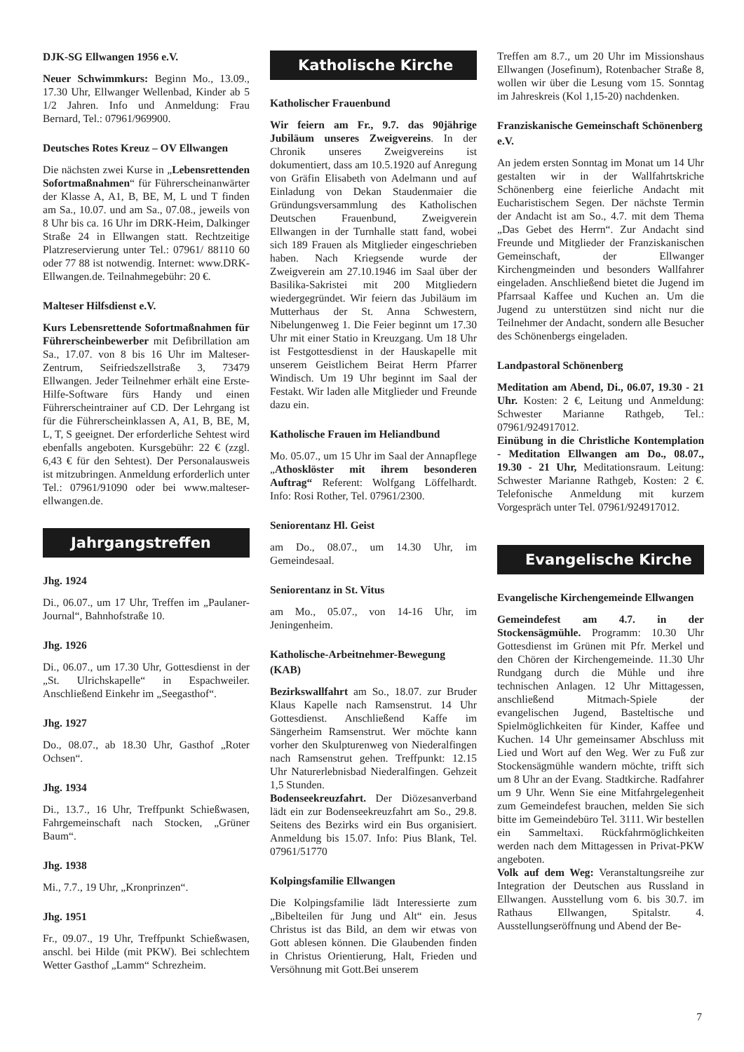DJK-SG Ellwangen 1956 e.V.
Neuer Schwimmkurs: Beginn Mo., 13.09., 17.30 Uhr, Ellwanger Wellenbad, Kinder ab 5 1/2 Jahren. Info und Anmeldung: Frau Bernard, Tel.: 07961/969900.
Deutsches Rotes Kreuz – OV Ellwangen
Die nächsten zwei Kurse in „Lebensrettenden Sofortmaßnahmen“ für Führerscheinanwärter der Klasse A, A1, B, BE, M, L und T finden am Sa., 10.07. und am Sa., 07.08., jeweils von 8 Uhr bis ca. 16 Uhr im DRK-Heim, Dalkinger Straße 24 in Ellwangen statt. Rechtzeitige Platzreservierung unter Tel.: 07961/ 88110 60 oder 77 88 ist notwendig. Internet: www.DRK-Ellwangen.de. Teilnahmegebühr: 20 €.
Malteser Hilfsdienst e.V.
Kurs Lebensrettende Sofortmaßnahmen für Führerscheinbewerber mit Defibrillation am Sa., 17.07. von 8 bis 16 Uhr im Malteser-Zentrum, Seifriedszellstraße 3, 73479 Ellwangen. Jeder Teilnehmer erhält eine Erste-Hilfe-Software fürs Handy und einen Führerscheintrainer auf CD. Der Lehrgang ist für die Führerscheinklassen A, A1, B, BE, M, L, T, S geeignet. Der erforderliche Sehtest wird ebenfalls angeboten. Kursgebühr: 22 € (zzgl. 6,43 € für den Sehtest). Der Personalausweis ist mitzubringen. Anmeldung erforderlich unter Tel.: 07961/91090 oder bei www.malteser-ellwangen.de.
Jahrgangstreffen
Jhg. 1924
Di., 06.07., um 17 Uhr, Treffen im „Paulaner-Journal“, Bahnhofstraße 10.
Jhg. 1926
Di., 06.07., um 17.30 Uhr, Gottesdienst in der „St. Ulrichskapelle“ in Espachweiler. Anschließend Einkehr im „Seegasthof“.
Jhg. 1927
Do., 08.07., ab 18.30 Uhr, Gasthof „Roter Ochsen“.
Jhg. 1934
Di., 13.7., 16 Uhr, Treffpunkt Schießwasen, Fahrgemeinschaft nach Stocken, „Grüner Baum“.
Jhg. 1938
Mi., 7.7., 19 Uhr, „Kronprinzen“.
Jhg. 1951
Fr., 09.07., 19 Uhr, Treffpunkt Schießwasen, anschl. bei Hilde (mit PKW). Bei schlechtem Wetter Gasthof „Lamm“ Schrezheim.
Katholische Kirche
Katholischer Frauenbund
Wir feiern am Fr., 9.7. das 90jährige Jubiläum unseres Zweigvereins. In der Chronik unseres Zweigvereins ist dokumentiert, dass am 10.5.1920 auf Anregung von Gräfin Elisabeth von Adelmann und auf Einladung von Dekan Staudenmaier die Gründungsversammlung des Katholischen Deutschen Frauenbund, Zweigverein Ellwangen in der Turnhalle statt fand, wobei sich 189 Frauen als Mitglieder eingeschrieben haben. Nach Kriegsende wurde der Zweigverein am 27.10.1946 im Saal über der Basilika-Sakristei mit 200 Mitgliedern wiedergegründet. Wir feiern das Jubiläum im Mutterhaus der St. Anna Schwestern, Nibelungenweg 1. Die Feier beginnt um 17.30 Uhr mit einer Statio in Kreuzgang. Um 18 Uhr ist Festgottesdienst in der Hauskapelle mit unserem Geistlichem Beirat Herrn Pfarrer Windisch. Um 19 Uhr beginnt im Saal der Festakt. Wir laden alle Mitglieder und Freunde dazu ein.
Katholische Frauen im Heliandbund
Mo. 05.07., um 15 Uhr im Saal der Annapflege „Athosklöster mit ihrem besonderen Auftrag“ Referent: Wolfgang Löffelhardt. Info: Rosi Rother, Tel. 07961/2300.
Seniorentanz Hl. Geist
am Do., 08.07., um 14.30 Uhr, im Gemeindesaal.
Seniorentanz in St. Vitus
am Mo., 05.07., von 14-16 Uhr, im Jeningenheim.
Katholische-Arbeitnehmer-Bewegung (KAB)
Bezirkswallfahrt am So., 18.07. zur Bruder Klaus Kapelle nach Ramsenstrut. 14 Uhr Gottesdienst. Anschließend Kaffe im Sängerheim Ramsenstrut. Wer möchte kann vorher den Skulpturenweg von Niederalfingen nach Ramsenstrut gehen. Treffpunkt: 12.15 Uhr Naturerlebnisbad Niederalfingen. Gehzeit 1,5 Stunden.
Bodenseekreuzfahrt. Der Diözesanverband lädt ein zur Bodenseekreuzfahrt am So., 29.8. Seitens des Bezirks wird ein Bus organisiert. Anmeldung bis 15.07. Info: Pius Blank, Tel. 07961/51770
Kolpingsfamilie Ellwangen
Die Kolpingsfamilie lädt Interessierte zum „Bibelteilen für Jung und Alt“ ein. Jesus Christus ist das Bild, an dem wir etwas von Gott ablesen können. Die Glaubenden finden in Christus Orientierung, Halt, Frieden und Versöhnung mit Gott.Bei unserem
Treffen am 8.7., um 20 Uhr im Missionshaus Ellwangen (Josefinum), Rotenbacher Straße 8, wollen wir über die Lesung vom 15. Sonntag im Jahreskreis (Kol 1,15-20) nachdenken.
Franziskanische Gemeinschaft Schönenberg e.V.
An jedem ersten Sonntag im Monat um 14 Uhr gestalten wir in der Wallfahrtskriche Schönenberg eine feierliche Andacht mit Eucharistischem Segen. Der nächste Termin der Andacht ist am So., 4.7. mit dem Thema „Das Gebet des Herrn“. Zur Andacht sind Freunde und Mitglieder der Franziskanischen Gemeinschaft, der Ellwanger Kirchengmeinden und besonders Wallfahrer eingeladen. Anschließend bietet die Jugend im Pfarrsaal Kaffee und Kuchen an. Um die Jugend zu unterstützen sind nicht nur die Teilnehmer der Andacht, sondern alle Besucher des Schönenbergs eingeladen.
Landpastoral Schönenberg
Meditation am Abend, Di., 06.07, 19.30 - 21 Uhr. Kosten: 2 €, Leitung und Anmeldung: Schwester Marianne Rathgeb, Tel.: 07961/924917012.
Einübung in die Christliche Kontemplation - Meditation Ellwangen am Do., 08.07., 19.30 - 21 Uhr, Meditationsraum. Leitung: Schwester Marianne Rathgeb, Kosten: 2 €. Telefonische Anmeldung mit kurzem Vorgespräch unter Tel. 07961/924917012.
Evangelische Kirche
Evangelische Kirchengemeinde Ellwangen
Gemeindefest am 4.7. in der Stockensägmühle. Programm: 10.30 Uhr Gottesdienst im Grünen mit Pfr. Merkel und den Chören der Kirchengemeinde. 11.30 Uhr Rundgang durch die Mühle und ihre technischen Anlagen. 12 Uhr Mittagessen, anschließend Mitmach-Spiele der evangelischen Jugend, Basteltische und Spielmöglichkeiten für Kinder, Kaffee und Kuchen. 14 Uhr gemeinsamer Abschluss mit Lied und Wort auf den Weg. Wer zu Fuß zur Stockensägmühle wandern möchte, trifft sich um 8 Uhr an der Evang. Stadtkirche. Radfahrer um 9 Uhr. Wenn Sie eine Mitfahrgelegenheit zum Gemeindefest brauchen, melden Sie sich bitte im Gemeindebüro Tel. 3111. Wir bestellen ein Sammeltaxi. Rückfahrmöglichkeiten werden nach dem Mittagessen in Privat-PKW angeboten.
Volk auf dem Weg: Veranstaltungsreihe zur Integration der Deutschen aus Russland in Ellwangen. Ausstellung vom 6. bis 30.7. im Rathaus Ellwangen, Spitalstr. 4. Ausstellungseröffnung und Abend der Be-
7